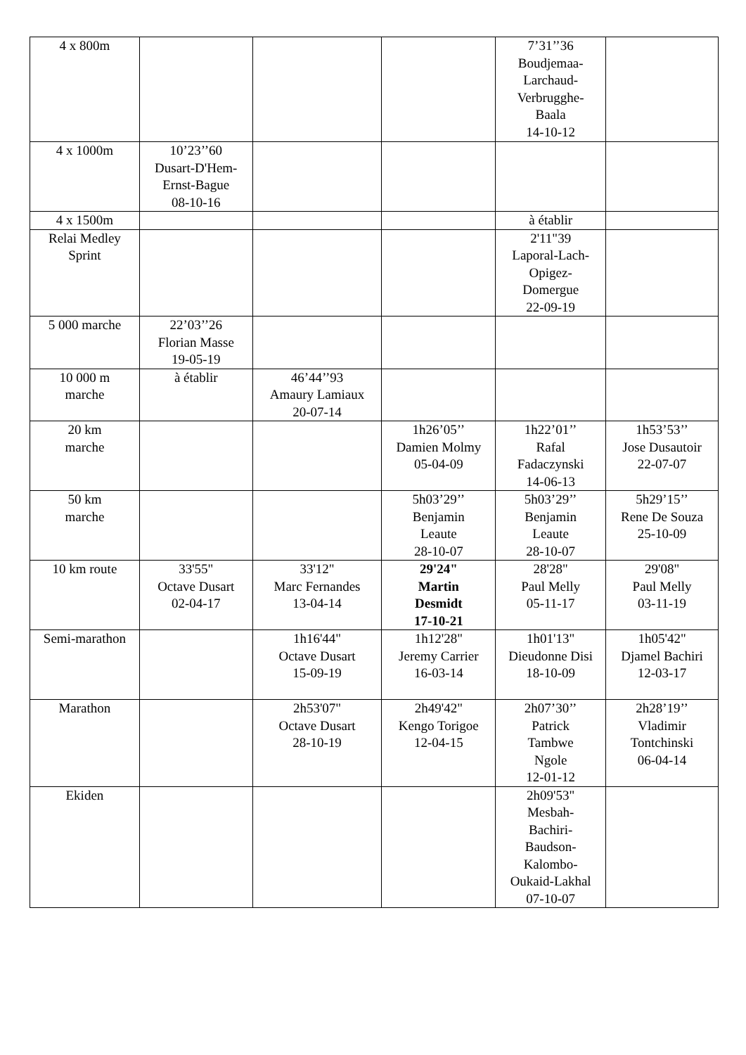| 4 x 800m | | | | 7’31’’36 Boudjemaa- Larchaud- Verbrugghe- Baala 14-10-12 | |
| 4 x 1000m | 10’23’’60 Dusart-D'Hem- Ernst-Bague 08-10-16 | | | | |
| 4 x 1500m | | | | à établir | |
| Relai Medley Sprint | | | | 2'11"39 Laporal-Lach- Opigez- Domergue 22-09-19 | |
| 5 000 marche | 22’03’’26 Florian Masse 19-05-19 | | | | |
| 10 000 m marche | à établir | 46’44’’93 Amaury Lamiaux 20-07-14 | | | |
| 20 km marche | | | 1h26’05’’ Damien Molmy 05-04-09 | 1h22’01’’ Rafal Fadaczynski 14-06-13 | 1h53’53’’ Jose Dusautoir 22-07-07 |
| 50 km marche | | | 5h03’29’’ Benjamin Leaute 28-10-07 | 5h03’29’’ Benjamin Leaute 28-10-07 | 5h29’15’’ Rene De Souza 25-10-09 |
| 10 km route | 33'55" Octave Dusart 02-04-17 | 33'12" Marc Fernandes 13-04-14 | 29'24" Martin Desmidt 17-10-21 | 28'28" Paul Melly 05-11-17 | 29'08" Paul Melly 03-11-19 |
| Semi-marathon | | 1h16'44" Octave Dusart 15-09-19 | 1h12'28" Jeremy Carrier 16-03-14 | 1h01'13" Dieudonne Disi 18-10-09 | 1h05'42" Djamel Bachiri 12-03-17 |
| Marathon | | 2h53'07" Octave Dusart 28-10-19 | 2h49'42" Kengo Torigoe 12-04-15 | 2h07’30’’ Patrick Tambwe Ngole 12-01-12 | 2h28’19’’ Vladimir Tontchinski 06-04-14 |
| Ekiden | | | | 2h09'53" Mesbah- Bachiri- Baudson- Kalombo- Oukaid-Lakhal 07-10-07 | |